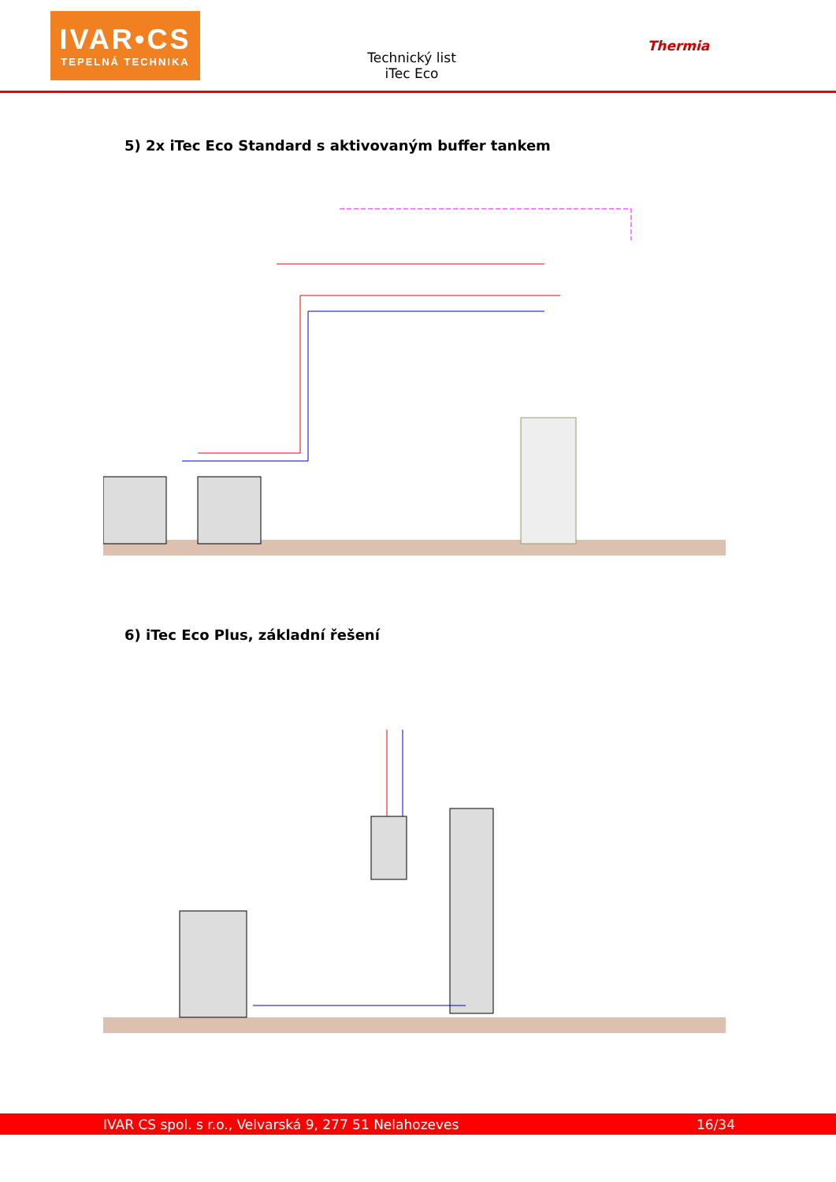IVAR•CS
TEPELNÁ TECHNIKA
Technický list
iTec Eco
Thermia
5) 2x iTec Eco Standard s aktivovaným buffer tankem
6) iTec Eco Plus, základní řešení
IVAR CS spol. s r.o., Velvarská 9, 277 51 Nelahozeves 16/34